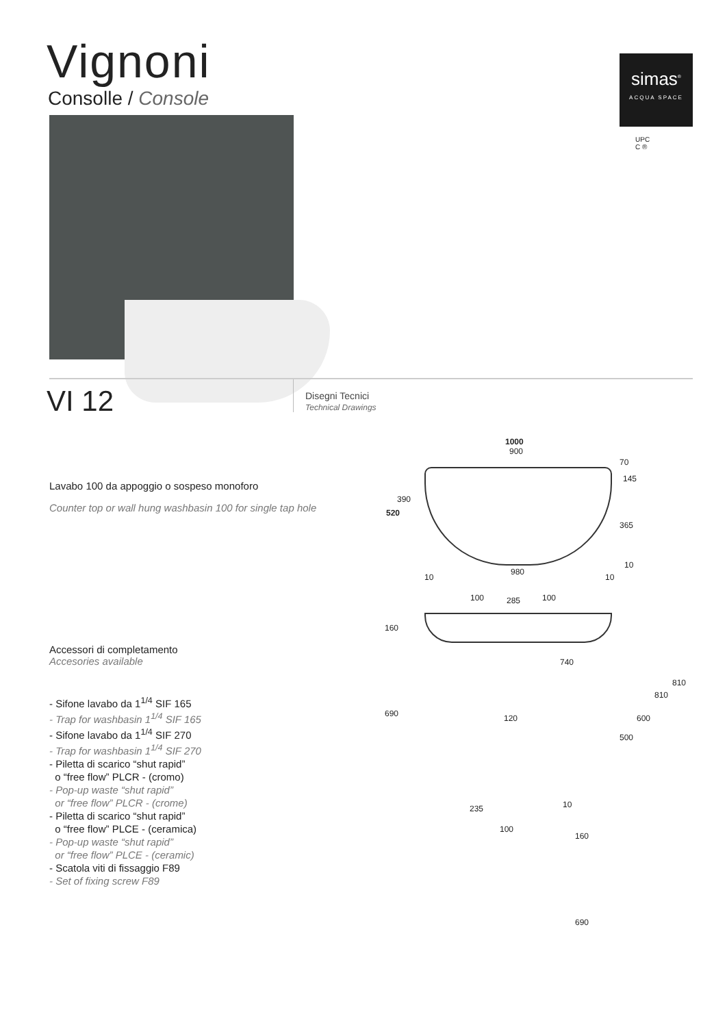Vignoni
Consolle / Console
simas<sup>®</sup>
ACQUA SPACE
UPC
C ®
VI 12
Disegni Tecnici
Technical Drawings
Lavabo 100 da appoggio o sospeso monoforo
Counter top or wall hung washbasin 100 for single tap hole
Accessori di completamento
Accesories available
- Sifone lavabo da 1<sup>1/4</sup> SIF 165
- Trap for washbasin 1<sup>1/4</sup> SIF 165
- Sifone lavabo da 1<sup>1/4</sup> SIF 270
- Trap for washbasin 1<sup>1/4</sup> SIF 270
- Piletta di scarico “shut rapid”
o “free flow” PLCR - (cromo)
- Pop-up waste “shut rapid”
or “free flow” PLCR - (crome)
- Piletta di scarico “shut rapid”
o “free flow” PLCE - (ceramica)
- Pop-up waste “shut rapid”
or “free flow” PLCE - (ceramic)
- Scatola viti di fissaggio F89
- Set of fixing screw F89
1000
900
70
145
390
520
365
10
10
980
10
100 285 100
160
740
810
810
690 120 600
500
235 10
100
160
690